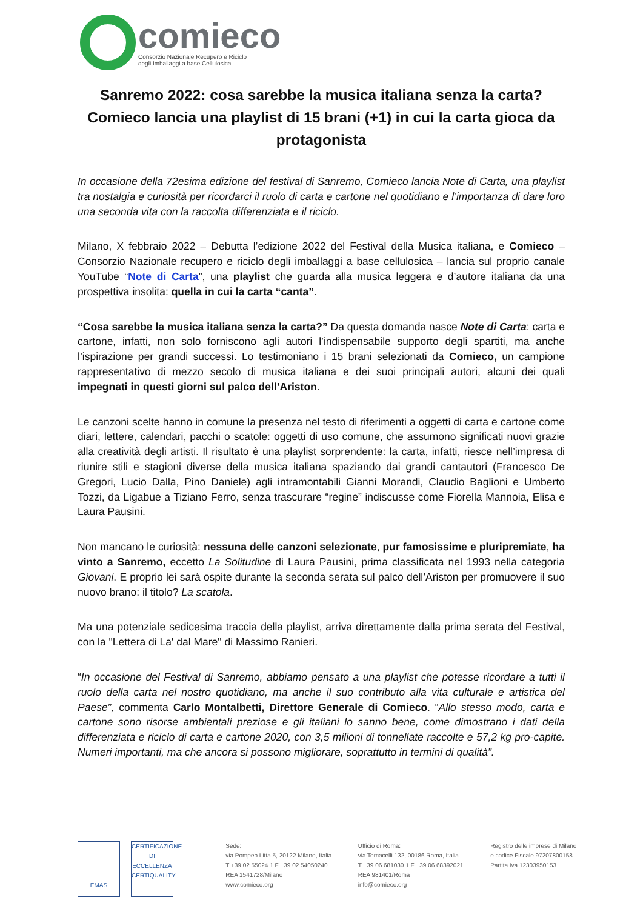comieco
Consorzio Nazionale Recupero e Riciclo
degli Imballaggi a base Cellulosica
Sanremo 2022: cosa sarebbe la musica italiana senza la carta? Comieco lancia una playlist di 15 brani (+1) in cui la carta gioca da protagonista
In occasione della 72esima edizione del festival di Sanremo, Comieco lancia Note di Carta, una playlist tra nostalgia e curiosità per ricordarci il ruolo di carta e cartone nel quotidiano e l’importanza di dare loro una seconda vita con la raccolta differenziata e il riciclo.
Milano, X febbraio 2022 – Debutta l’edizione 2022 del Festival della Musica italiana, e Comieco – Consorzio Nazionale recupero e riciclo degli imballaggi a base cellulosica – lancia sul proprio canale YouTube “Note di Carta”, una playlist che guarda alla musica leggera e d’autore italiana da una prospettiva insolita: quella in cui la carta “canta”.
“Cosa sarebbe la musica italiana senza la carta?” Da questa domanda nasce Note di Carta: carta e cartone, infatti, non solo forniscono agli autori l’indispensabile supporto degli spartiti, ma anche l’ispirazione per grandi successi. Lo testimoniano i 15 brani selezionati da Comieco, un campione rappresentativo di mezzo secolo di musica italiana e dei suoi principali autori, alcuni dei quali impegnati in questi giorni sul palco dell’Ariston.
Le canzoni scelte hanno in comune la presenza nel testo di riferimenti a oggetti di carta e cartone come diari, lettere, calendari, pacchi o scatole: oggetti di uso comune, che assumono significati nuovi grazie alla creatività degli artisti. Il risultato è una playlist sorprendente: la carta, infatti, riesce nell’impresa di riunire stili e stagioni diverse della musica italiana spaziando dai grandi cantautori (Francesco De Gregori, Lucio Dalla, Pino Daniele) agli intramontabili Gianni Morandi, Claudio Baglioni e Umberto Tozzi, da Ligabue a Tiziano Ferro, senza trascurare “regine” indiscusse come Fiorella Mannoia, Elisa e Laura Pausini.
Non mancano le curiosità: nessuna delle canzoni selezionate, pur famosissime e pluripremiate, ha vinto a Sanremo, eccetto La Solitudine di Laura Pausini, prima classificata nel 1993 nella categoria Giovani. E proprio lei sarà ospite durante la seconda serata sul palco dell’Ariston per promuovere il suo nuovo brano: il titolo? La scatola.
Ma una potenziale sedicesima traccia della playlist, arriva direttamente dalla prima serata del Festival, con la "Lettera di La' dal Mare" di Massimo Ranieri.
“In occasione del Festival di Sanremo, abbiamo pensato a una playlist che potesse ricordare a tutti il ruolo della carta nel nostro quotidiano, ma anche il suo contributo alla vita culturale e artistica del Paese”, commenta Carlo Montalbetti, Direttore Generale di Comieco. “Allo stesso modo, carta e cartone sono risorse ambientali preziose e gli italiani lo sanno bene, come dimostrano i dati della differenziata e riciclo di carta e cartone 2020, con 3,5 milioni di tonnellate raccolte e 57,2 kg pro-capite. Numeri importanti, ma che ancora si possono migliorare, soprattutto in termini di qualità”.
EMAS CERTIFICAZIONE DI ECCELLENZA
CERTIQUALITY
Sede:
via Pompeo Litta 5, 20122 Milano, Italia
T +39 02 55024.1 F +39 02 54050240
REA 1541728/Milano
www.comieco.org
Ufficio di Roma:
via Tomacelli 132, 00186 Roma, Italia
T +39 06 681030.1 F +39 06 68392021
REA 981401/Roma
info@comieco.org
Registro delle imprese di Milano
e codice Fiscale 97207800158
Partita Iva 12303950153